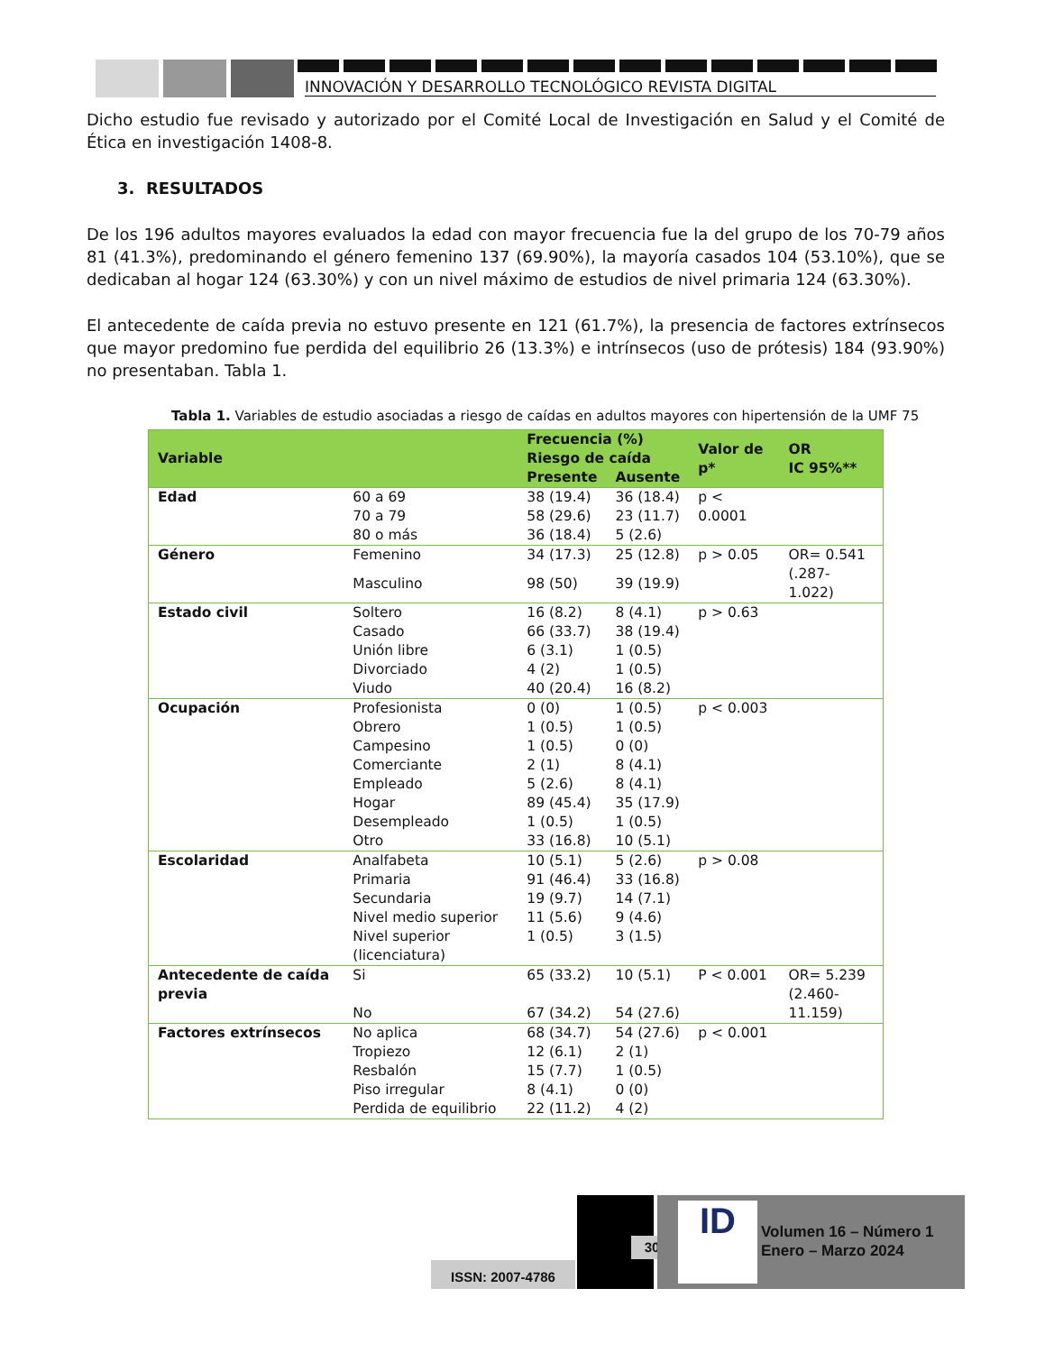INNOVACIÓN Y DESARROLLO TECNOLÓGICO REVISTA DIGITAL
Dicho estudio fue revisado y autorizado por el Comité Local de Investigación en Salud y el Comité de Ética en investigación 1408-8.
3. RESULTADOS
De los 196 adultos mayores evaluados la edad con mayor frecuencia fue la del grupo de los 70-79 años 81 (41.3%), predominando el género femenino 137 (69.90%), la mayoría casados 104 (53.10%), que se dedicaban al hogar 124 (63.30%) y con un nivel máximo de estudios de nivel primaria 124 (63.30%).
El antecedente de caída previa no estuvo presente en 121 (61.7%), la presencia de factores extrínsecos que mayor predomino fue perdida del equilibrio 26 (13.3%) e intrínsecos (uso de prótesis) 184 (93.90%) no presentaban. Tabla 1.
Tabla 1. Variables de estudio asociadas a riesgo de caídas en adultos mayores con hipertensión de la UMF 75
| Variable | | Frecuencia (%) Riesgo de caída | | Valor de p* | OR IC 95%** |
| --- | --- | --- | --- | --- | --- |
| | | Presente | Ausente | | |
| Edad | 60 a 69 | 38 (19.4) | 36 (18.4) | p < 0.0001 | |
| | 70 a 79 | 58 (29.6) | 23 (11.7) | | |
| | 80 o más | 36 (18.4) | 5 (2.6) | | |
| Género | Femenino | 34 (17.3) | 25 (12.8) | p > 0.05 | OR= 0.541 (.287-1.022) |
| | Masculino | 98 (50) | 39 (19.9) | | |
| Estado civil | Soltero | 16 (8.2) | 8 (4.1) | p > 0.63 | |
| | Casado | 66 (33.7) | 38 (19.4) | | |
| | Unión libre | 6 (3.1) | 1 (0.5) | | |
| | Divorciado | 4 (2) | 1 (0.5) | | |
| | Viudo | 40 (20.4) | 16 (8.2) | | |
| Ocupación | Profesionista | 0 (0) | 1 (0.5) | p < 0.003 | |
| | Obrero | 1 (0.5) | 1 (0.5) | | |
| | Campesino | 1 (0.5) | 0 (0) | | |
| | Comerciante | 2 (1) | 8 (4.1) | | |
| | Empleado | 5 (2.6) | 8 (4.1) | | |
| | Hogar | 89 (45.4) | 35 (17.9) | | |
| | Desempleado | 1 (0.5) | 1 (0.5) | | |
| | Otro | 33 (16.8) | 10 (5.1) | | |
| Escolaridad | Analfabeta | 10 (5.1) | 5 (2.6) | p > 0.08 | |
| | Primaria | 91 (46.4) | 33 (16.8) | | |
| | Secundaria | 19 (9.7) | 14 (7.1) | | |
| | Nivel medio superior | 11 (5.6) | 9 (4.6) | | |
| | Nivel superior (licenciatura) | 1 (0.5) | 3 (1.5) | | |
| Antecedente de caída previa | Si | 65 (33.2) | 10 (5.1) | P < 0.001 | OR= 5.239 (2.460-11.159) |
| | No | 67 (34.2) | 54 (27.6) | | |
| Factores extrínsecos | No aplica | 68 (34.7) | 54 (27.6) | p < 0.001 | |
| | Tropiezo | 12 (6.1) | 2 (1) | | |
| | Resbalón | 15 (7.7) | 1 (0.5) | | |
| | Piso irregular | 8 (4.1) | 0 (0) | | |
| | Perdida de equilibrio | 22 (11.2) | 4 (2) | | |
ISSN: 2007-4786
30
ID
Volumen 16 – Número 1
Enero – Marzo 2024